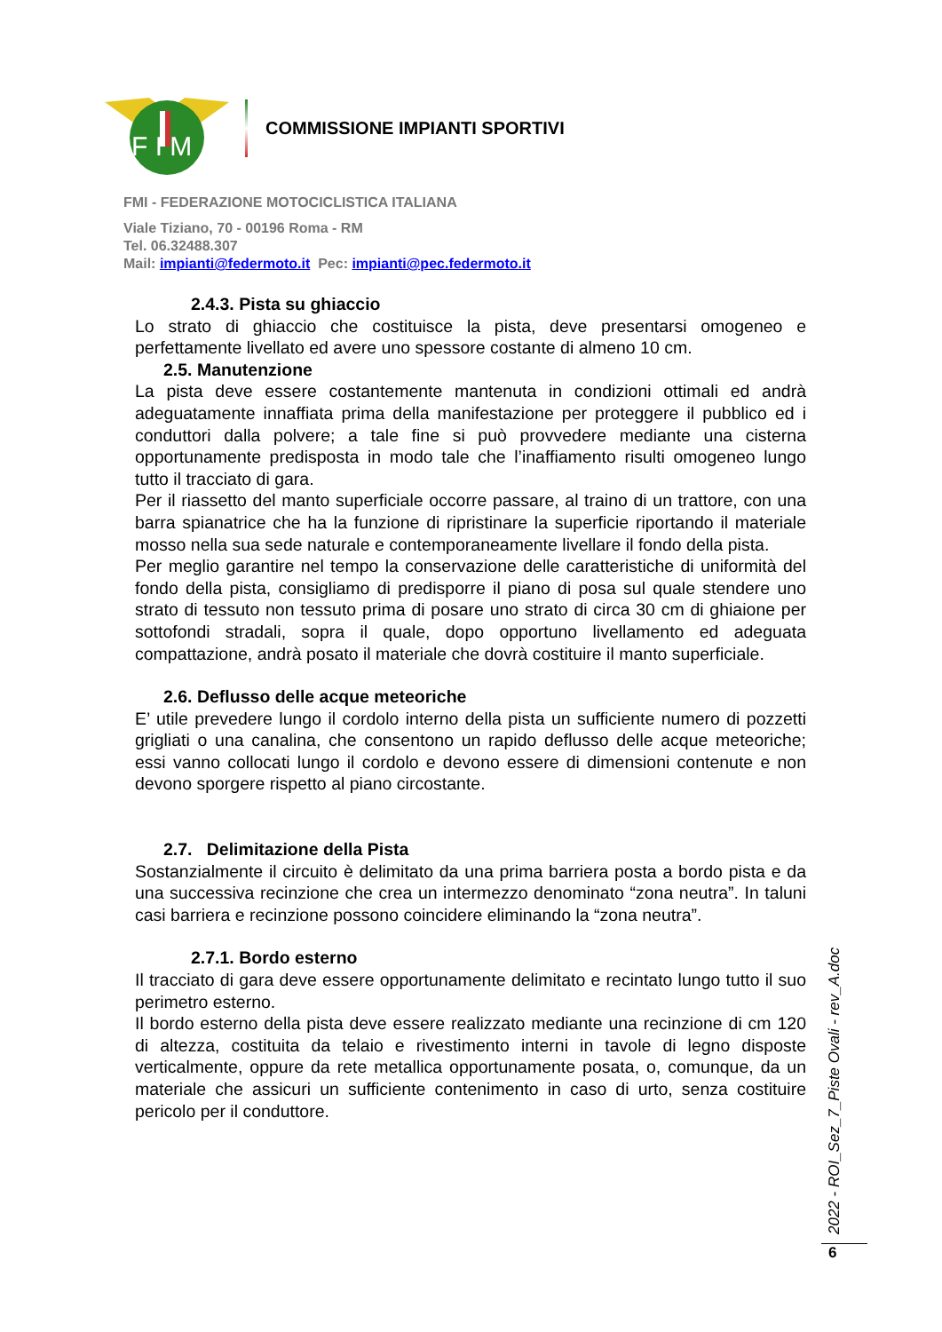F I M
COMMISSIONE IMPIANTI SPORTIVI
FMI - FEDERAZIONE MOTOCICLISTICA ITALIANA
Viale Tiziano, 70 - 00196 Roma - RM
Tel. 06.32488.307
Mail: impianti@federmoto.it Pec: impianti@pec.federmoto.it
2.4.3. Pista su ghiaccio
Lo strato di ghiaccio che costituisce la pista, deve presentarsi omogeneo e perfettamente livellato ed avere uno spessore costante di almeno 10 cm.
2.5. Manutenzione
La pista deve essere costantemente mantenuta in condizioni ottimali ed andrà adeguatamente innaffiata prima della manifestazione per proteggere il pubblico ed i conduttori dalla polvere; a tale fine si può provvedere mediante una cisterna opportunamente predisposta in modo tale che l’inaffiamento risulti omogeneo lungo tutto il tracciato di gara.
Per il riassetto del manto superficiale occorre passare, al traino di un trattore, con una barra spianatrice che ha la funzione di ripristinare la superficie riportando il materiale mosso nella sua sede naturale e contemporaneamente livellare il fondo della pista.
Per meglio garantire nel tempo la conservazione delle caratteristiche di uniformità del fondo della pista, consigliamo di predisporre il piano di posa sul quale stendere uno strato di tessuto non tessuto prima di posare uno strato di circa 30 cm di ghiaione per sottofondi stradali, sopra il quale, dopo opportuno livellamento ed adeguata compattazione, andrà posato il materiale che dovrà costituire il manto superficiale.
2.6. Deflusso delle acque meteoriche
E’ utile prevedere lungo il cordolo interno della pista un sufficiente numero di pozzetti grigliati o una canalina, che consentono un rapido deflusso delle acque meteoriche; essi vanno collocati lungo il cordolo e devono essere di dimensioni contenute e non devono sporgere rispetto al piano circostante.
2.7. Delimitazione della Pista
Sostanzialmente il circuito è delimitato da una prima barriera posta a bordo pista e da una successiva recinzione che crea un intermezzo denominato “zona neutra”. In taluni casi barriera e recinzione possono coincidere eliminando la “zona neutra”.
2.7.1. Bordo esterno
Il tracciato di gara deve essere opportunamente delimitato e recintato lungo tutto il suo perimetro esterno.
Il bordo esterno della pista deve essere realizzato mediante una recinzione di cm 120 di altezza, costituita da telaio e rivestimento interni in tavole di legno disposte verticalmente, oppure da rete metallica opportunamente posata, o, comunque, da un materiale che assicuri un sufficiente contenimento in caso di urto, senza costituire pericolo per il conduttore.
2022 - ROI_Sez_7_Piste Ovali - rev_A.doc
6